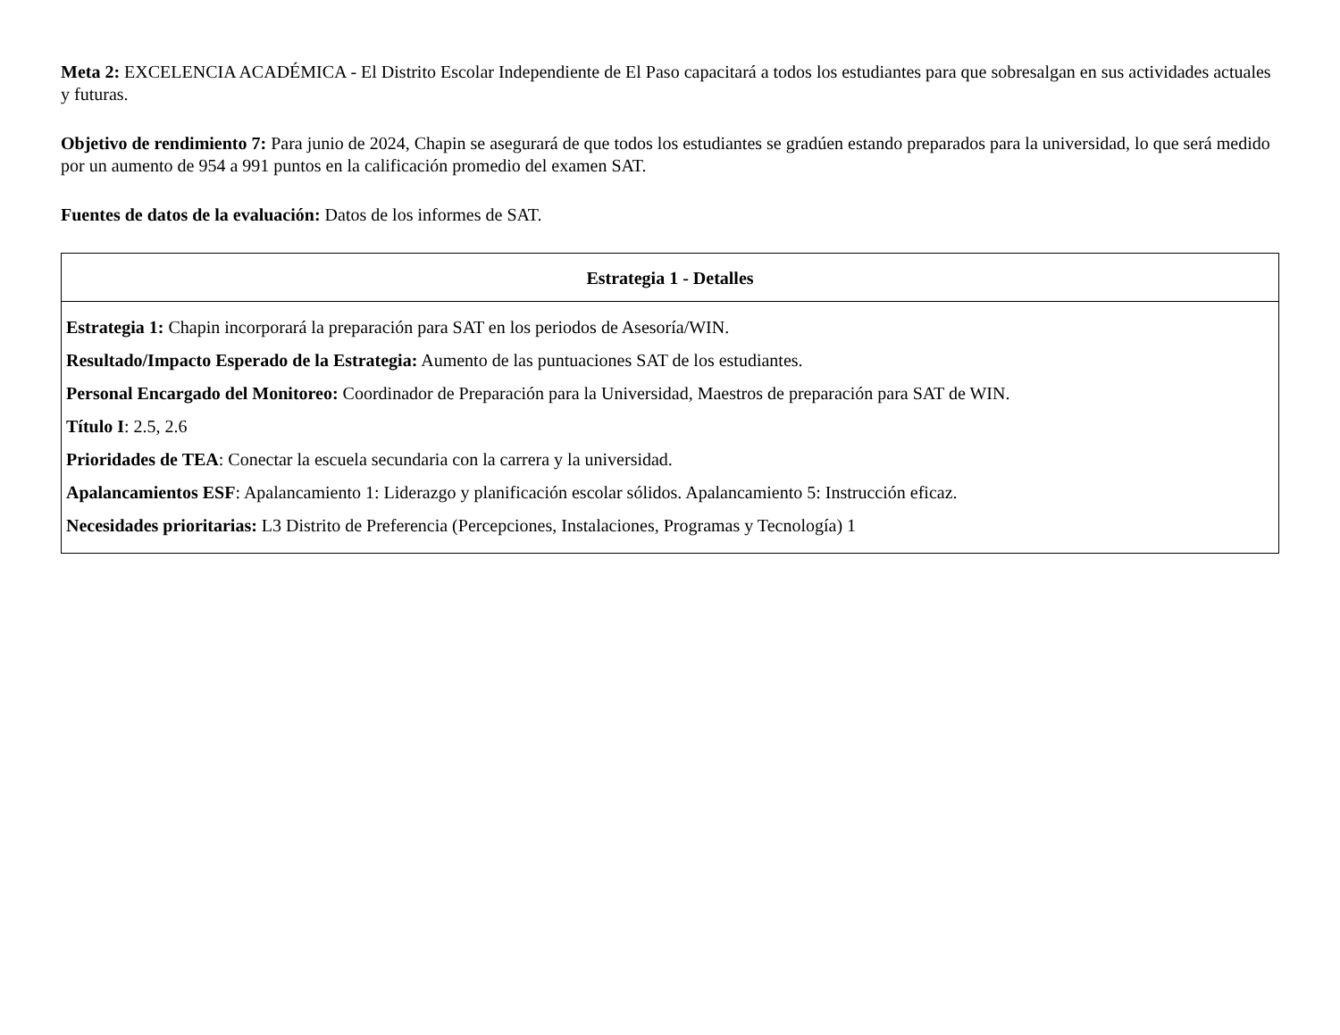Meta 2: EXCELENCIA ACADÉMICA - El Distrito Escolar Independiente de El Paso capacitará a todos los estudiantes para que sobresalgan en sus actividades actuales y futuras.
Objetivo de rendimiento 7: Para junio de 2024, Chapin se asegurará de que todos los estudiantes se gradúen estando preparados para la universidad, lo que será medido por un aumento de 954 a 991 puntos en la calificación promedio del examen SAT.
Fuentes de datos de la evaluación: Datos de los informes de SAT.
| Estrategia 1 - Detalles |
| --- |
| Estrategia 1: Chapin incorporará la preparación para SAT en los periodos de Asesoría/WIN. Resultado/Impacto Esperado de la Estrategia: Aumento de las puntuaciones SAT de los estudiantes. Personal Encargado del Monitoreo: Coordinador de Preparación para la Universidad, Maestros de preparación para SAT de WIN. Título I : 2.5, 2.6 Prioridades de TEA : Conectar la escuela secundaria con la carrera y la universidad. Apalancamientos ESF : Apalancamiento 1: Liderazgo y planificación escolar sólidos. Apalancamiento 5: Instrucción eficaz. Necesidades prioritarias: L3 Distrito de Preferencia (Percepciones, Instalaciones, Programas y Tecnología) 1 |